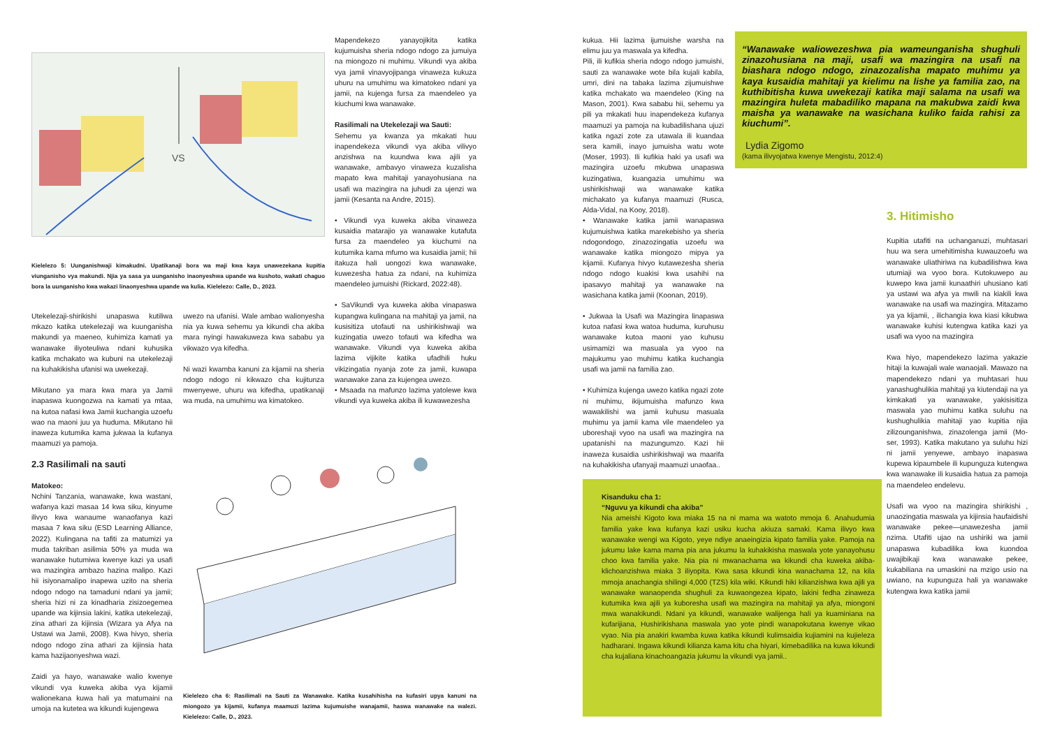VS
Kielelezo 5: Uunganishwaji kimakudni. Upatikanaji bora wa maji kwa kaya unawezekana kupitia viunganisho vya makundi. Njia ya sasa ya uunganisho inaonyeshwa upande wa kushoto, wakati chaguo bora la uunganisho kwa wakazi linaonyeshwa upande wa kulia. Kielelezo: Calle, D., 2023.
Utekelezaji-shirikishi unapaswa kutiliwa mkazo katika utekelezaji wa kuunganisha makundi ya maeneo, kuhimiza kamati ya wanawake iliyoteuliwa ndani kuhusika katika mchakato wa kubuni na utekelezaji na kuhakikisha ufanisi wa uwekezaji.
Mikutano ya mara kwa mara ya Jamii inapaswa kuongozwa na kamati ya mtaa, na kutoa nafasi kwa Jamii kuchangia uzoefu wao na maoni juu ya huduma. Mikutano hii inaweza kutumika kama jukwaa la kufanya maamuzi ya pamoja.
2.3 Rasilimali na sauti
Matokeo:
Nchini Tanzania, wanawake, kwa wastani, wafanya kazi masaa 14 kwa siku, kinyume ilivyo kwa wanaume wanaofanya kazi masaa 7 kwa siku (ESD Learning Alliance, 2022). Kulingana na tafiti za matumizi ya muda takriban asilimia 50% ya muda wa wanawake hutumiwa kwenye kazi ya usafi wa mazingira ambazo hazina malipo. Kazi hii isiyonamalipo inapewa uzito na sheria ndogo ndogo na tamaduni ndani ya jamii; sheria hizi ni za kinadharia zisizoegemea upande wa kijinsia lakini, katika utekelezaji, zina athari za kijinsia (Wizara ya Afya na Ustawi wa Jamii, 2008). Kwa hivyo, sheria ndogo ndogo zina athari za kijinsia hata kama hazijaonyeshwa wazi.
Zaidi ya hayo, wanawake walio kwenye vikundi vya kuweka akiba vya kijamii walionekana kuwa hali ya matumaini na umoja na kutetea wa kikundi kujengewa
uwezo na ufanisi. Wale ambao walionyesha nia ya kuwa sehemu ya kikundi cha akiba mara nyingi hawakuweza kwa sababu ya vikwazo vya kifedha.
Ni wazi kwamba kanuni za kijamii na sheria ndogo ndogo ni kikwazo cha kujitunza mwenyewe, uhuru wa kifedha, upatikanaji wa muda, na umuhimu wa kimatokeo.
Kielelezo cha 6: Rasilimali na Sauti za Wanawake. Katika kusahihisha na kufasiri upya kanuni na miongozo ya kijamii, kufanya maamuzi lazima kujumuishe wanajamii, haswa wanawake na walezi. Kielelezo: Calle, D., 2023.
Mapendekezo yanayojikita katika kujumuisha sheria ndogo ndogo za jumuiya na miongozo ni muhimu. Vikundi vya akiba vya jamii vinavyojipanga vinaweza kukuza uhuru na umuhimu wa kimatokeo ndani ya jamii, na kujenga fursa za maendeleo ya kiuchumi kwa wanawake.
Rasilimali na Utekelezaji wa Sauti:
Sehemu ya kwanza ya mkakati huu inapendekeza vikundi vya akiba vilivyo anzishwa na kuundwa kwa ajili ya wanawake, ambavyo vinaweza kuzalisha mapato kwa mahitaji yanayohusiana na usafi wa mazingira na juhudi za ujenzi wa jamii (Kesanta na Andre, 2015).
• Vikundi vya kuweka akiba vinaweza kusaidia matarajio ya wanawake kutafuta fursa za maendeleo ya kiuchumi na kutumika kama mfumo wa kusaidia jamii; hii itakuza hali uongozi kwa wanawake, kuwezesha hatua za ndani, na kuhimiza maendeleo jumuishi (Rickard, 2022:48).
• SaVikundi vya kuweka akiba vinapaswa kupangwa kulingana na mahitaji ya jamii, na kusisitiza utofauti na ushirikishwaji wa kuzingatia uwezo tofauti wa kifedha wa wanawake. Vikundi vya kuweka akiba lazima vijikite katika ufadhili huku vikizingatia nyanja zote za jamii, kuwapa wanawake zana za kujengea uwezo.
• Msaada na mafunzo lazima yatolewe kwa vikundi vya kuweka akiba ili kuwawezesha
kukua. Hii lazima ijumuishe warsha na elimu juu ya maswala ya kifedha.
Pili, ili kufikia sheria ndogo ndogo jumuishi, sauti za wanawake wote bila kujali kabila, umri, dini na tabaka lazima zijumuishwe katika mchakato wa maendeleo (King na Mason, 2001). Kwa sababu hii, sehemu ya pili ya mkakati huu inapendekeza kufanya maamuzi ya pamoja na kubadilishana ujuzi katika ngazi zote za utawala ili kuandaa sera kamili, inayo jumuisha watu wote (Moser, 1993). Ili kufikia haki ya usafi wa mazingira uzoefu mkubwa unapaswa kuzingatiwa, kuangazia umuhimu wa ushirikishwaji wa wanawake katika michakato ya kufanya maamuzi (Rusca, Alda-Vidal, na Kooy, 2018).
• Wanawake katika jamii wanapaswa kujumuishwa katika marekebisho ya sheria ndogondogo, zinazozingatia uzoefu wa wanawake katika miongozo mipya ya kijamii. Kufanya hivyo kutawezesha sheria ndogo ndogo kuakisi kwa usahihi na ipasavyo mahitaji ya wanawake na wasichana katika jamii (Koonan, 2019).
• Jukwaa la Usafi wa Mazingira linapaswa kutoa nafasi kwa watoa huduma, kuruhusu wanawake kutoa maoni yao kuhusu usimamizi wa masuala ya vyoo na majukumu yao muhimu katika kuchangia usafi wa jamii na familia zao.
• Kuhimiza kujenga uwezo katika ngazi zote ni muhimu, ikijumuisha mafunzo kwa wawakilishi wa jamii kuhusu masuala muhimu ya jamii kama vile maendeleo ya uboreshaji vyoo na usafi wa mazingira na upatanishi na mazungumzo. Kazi hii inaweza kusaidia ushirikishwaji wa maarifa na kuhakikisha ufanyaji maamuzi unaofaa..
“Wanawake waliowezeshwa pia wameunganisha shughuli zinazohusiana na maji, usafi wa mazingira na usafi na biashara ndogo ndogo, zinazozalisha mapato muhimu ya kaya kusaidia mahitaji ya kielimu na lishe ya familia zao, na kuthibitisha kuwa uwekezaji katika maji salama na usafi wa mazingira huleta mabadiliko mapana na makubwa zaidi kwa maisha ya wanawake na wasichana kuliko faida rahisi za kiuchumi”.
Lydia Zigomo
(kama ilivyojatwa kwenye Mengistu, 2012:4)
Kisanduku cha 1:
“Nguvu ya kikundi cha akiba”
Nia ameishi Kigoto kwa miaka 15 na ni mama wa watoto mmoja 6. Anahudumia familia yake kwa kufanya kazi usiku kucha akiuza samaki. Kama ilivyo kwa wanawake wengi wa Kigoto, yeye ndiye anaeingizia kipato familia yake. Pamoja na jukumu lake kama mama pia ana jukumu la kuhakikisha maswala yote yanayohusu choo kwa familia yake. Nia pia ni mwanachama wa kikundi cha kuweka akiba- klichoanzishwa miaka 3 iliyopita. Kwa sasa kikundi kina wanachama 12, na kila mmoja anachangia shilingi 4,000 (TZS) kila wiki. Kikundi hiki kilianzishwa kwa ajili ya wanawake wanaopenda shughuli za kuwaongezea kipato, lakini fedha zinaweza kutumika kwa ajili ya kuboresha usafi wa mazingira na mahitaji ya afya, miongoni mwa wanakikundi. Ndani ya kikundi, wanawake walijenga hali ya kuaminiana na kufarijiana, Hushirikishana maswala yao yote pindi wanapokutana kwenye vikao vyao. Nia pia anakiri kwamba kuwa katika kikundi kulimsaidia kujiamini na kujieleza hadharani. Ingawa kikundi kilianza kama kitu cha hiyari, kimebadilika na kuwa kikundi cha kujaliana kinachoangazia jukumu la vikundi vya jamii..
3. Hitimisho
Kupitia utafiti na uchanganuzi, muhtasari huu wa sera umehitimisha kuwauzoefu wa wanawake uliathiriwa na kubadilishwa kwa utumiaji wa vyoo bora. Kutokuwepo au kuwepo kwa jamii kunaathiri uhusiano kati ya ustawi wa afya ya mwili na kiakili kwa wanawake na usafi wa mazingira. Mitazamo ya ya kijamii, , ilichangia kwa kiasi kikubwa wanawake kuhisi kutengwa katika kazi ya usafi wa vyoo na mazingira
Kwa hiyo, mapendekezo lazima yakazie hitaji la kuwajali wale wanaojali. Mawazo na mapendekezo ndani ya muhtasari huu yanashughulikia mahitaji ya kiutendaji na ya kimkakati ya wanawake, yakisisitiza maswala yao muhimu katika suluhu na kushughulikia mahitaji yao kupitia njia zilizounganishwa, zinazolenga jamii (Mo-ser, 1993). Katika makutano ya suluhu hizi ni jamii yenyewe, ambayo inapaswa kupewa kipaumbele ili kupunguza kutengwa kwa wanawake ili kusaidia hatua za pamoja na maendeleo endelevu.
Usafi wa vyoo na mazingira shirikishi , unaozingatia maswala ya kijinsia haufaidishi wanawake pekee—unawezesha jamii nzima. Utafiti ujao na ushiriki wa jamii unapaswa kubadilika kwa kuondoa uwajibikaji kwa wanawake pekee, kukabiliana na umaskini na mzigo usio na uwiano, na kupunguza hali ya wanawake kutengwa kwa katika jamii